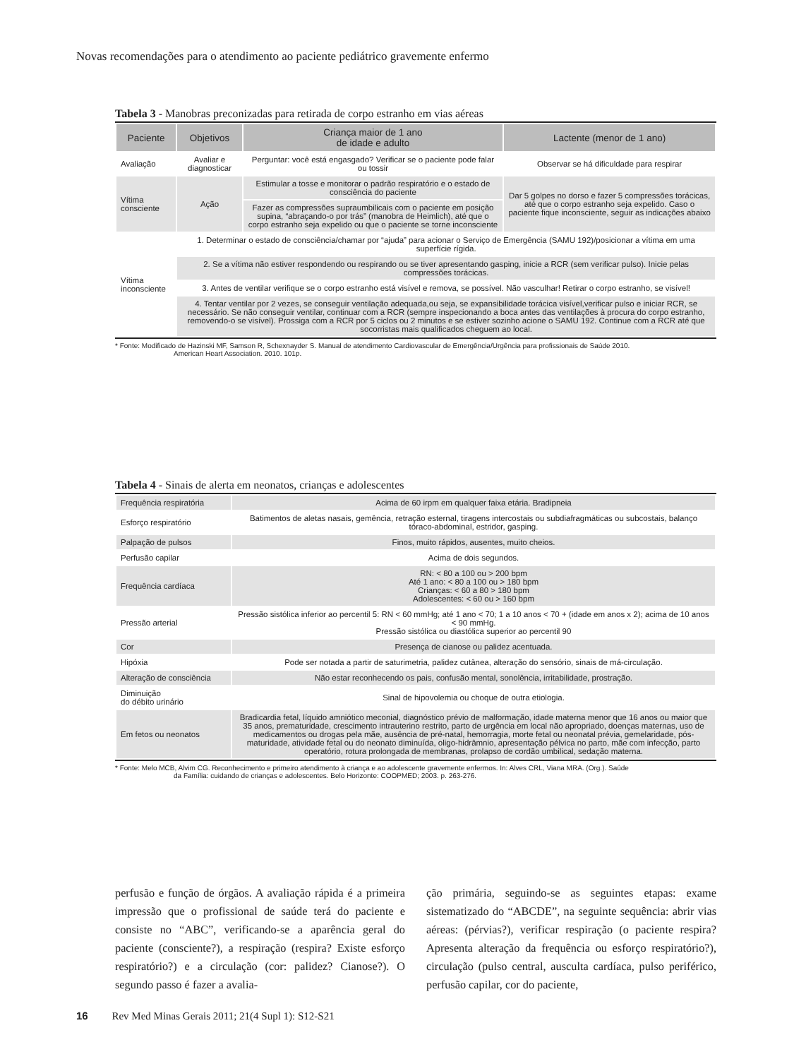Novas recomendações para o atendimento ao paciente pediátrico gravemente enfermo
Tabela 3 - Manobras preconizadas para retirada de corpo estranho em vias aéreas
| Paciente | Objetivos | Criança maior de 1 ano de idade e adulto | Lactente (menor de 1 ano) |
| --- | --- | --- | --- |
| Avaliação | Avaliar e diagnosticar | Perguntar: você está engasgado? Verificar se o paciente pode falar ou tossir | Observar se há dificuldade para respirar |
| Vítima consciente | Ação | Estimular a tosse e monitorar o padrão respiratório e o estado de consciência do paciente | Dar 5 golpes no dorso e fazer 5 compressões torácicas, até que o corpo estranho seja expelido. Caso o paciente fique inconsciente, seguir as indicações abaixo |
| | | Fazer as compressões supraumbilicais com o paciente em posição supina, “abraçando-o por trás” (manobra de Heimlich), até que o corpo estranho seja expelido ou que o paciente se torne inconsciente | |
| Vítima inconsciente | 1. Determinar o estado de consciência/chamar por “ajuda” para acionar o Serviço de Emergência (SAMU 192)/posicionar a vítima em uma superfície rígida. | | |
| | 2. Se a vítima não estiver respondendo ou respirando ou se tiver apresentando gasping, inicie a RCR (sem verificar pulso). Inicie pelas compressões torácicas. | | |
| | 3. Antes de ventilar verifique se o corpo estranho está visível e remova, se possível. Não vasculhar! Retirar o corpo estranho, se visível! | | |
| | 4. Tentar ventilar por 2 vezes, se conseguir ventilação adequada,ou seja, se expansibilidade torácica visível,verificar pulso e iniciar RCR, se necessário. Se não conseguir ventilar, continuar com a RCR (sempre inspecionando a boca antes das ventilações à procura do corpo estranho, removendo-o se visível). Prossiga com a RCR por 5 ciclos ou 2 minutos e se estiver sozinho acione o SAMU 192. Continue com a RCR até que socorristas mais qualificados cheguem ao local. | | |
* Fonte: Modificado de Hazinski MF, Samson R, Schexnayder S. Manual de atendimento Cardiovascular de Emergência/Urgência para profissionais de Saúde 2010.
American Heart Association. 2010. 101p.
Tabela 4 - Sinais de alerta em neonatos, crianças e adolescentes
| Frequência respiratória | Acima de 60 irpm em qualquer faixa etária. Bradipneia |
| Esforço respiratório | Batimentos de aletas nasais, gemência, retração esternal, tiragens intercostais ou subdiafragmáticas ou subcostais, balanço tóraco-abdominal, estridor, gasping. |
| Palpação de pulsos | Finos, muito rápidos, ausentes, muito cheios. |
| Perfusão capilar | Acima de dois segundos. |
| Frequência cardíaca | RN: < 80 a 100 ou > 200 bpm Até 1 ano: < 80 a 100 ou > 180 bpm Crianças: < 60 a 80 > 180 bpm Adolescentes: < 60 ou > 160 bpm |
| Pressão arterial | Pressão sistólica inferior ao percentil 5: RN < 60 mmHg; até 1 ano < 70; 1 a 10 anos < 70 + (idade em anos x 2); acima de 10 anos < 90 mmHg. Pressão sistólica ou diastólica superior ao percentil 90 |
| Cor | Presença de cianose ou palidez acentuada. |
| Hipóxia | Pode ser notada a partir de saturimetria, palidez cutânea, alteração do sensório, sinais de má-circulação. |
| Alteração de consciência | Não estar reconhecendo os pais, confusão mental, sonolência, irritabilidade, prostração. |
| Diminuição do débito urinário | Sinal de hipovolemia ou choque de outra etiologia. |
| Em fetos ou neonatos | Bradicardia fetal, líquido amniótico meconial, diagnóstico prévio de malformação, idade materna menor que 16 anos ou maior que 35 anos, prematuridade, crescimento intrauterino restrito, parto de urgência em local não apropriado, doenças maternas, uso de medicamentos ou drogas pela mãe, ausência de pré-natal, hemorragia, morte fetal ou neonatal prévia, gemelaridade, pós-maturidade, atividade fetal ou do neonato diminuída, oligo-hidrâmnio, apresentação pélvica no parto, mãe com infecção, parto operatório, rotura prolongada de membranas, prolapso de cordão umbilical, sedação materna. |
* Fonte: Melo MCB, Alvim CG. Reconhecimento e primeiro atendimento à criança e ao adolescente gravemente enfermos. In: Alves CRL, Viana MRA. (Org.). Saúde
da Família: cuidando de crianças e adolescentes. Belo Horizonte: COOPMED; 2003. p. 263-276.
perfusão e função de órgãos. A avaliação rápida é a primeira impressão que o profissional de saúde terá do paciente e consiste no “ABC”, verificando-se a aparência geral do paciente (consciente?), a respiração (respira? Existe esforço respiratório?) e a circulação (cor: palidez? Cianose?). O segundo passo é fazer a avalia-
ção primária, seguindo-se as seguintes etapas: exame sistematizado do “ABCDE”, na seguinte sequência: abrir vias aéreas: (pérvias?), verificar respiração (o paciente respira? Apresenta alteração da frequência ou esforço respiratório?), circulação (pulso central, ausculta cardíaca, pulso periférico, perfusão capilar, cor do paciente,
16 Rev Med Minas Gerais 2011; 21(4 Supl 1): S12-S21